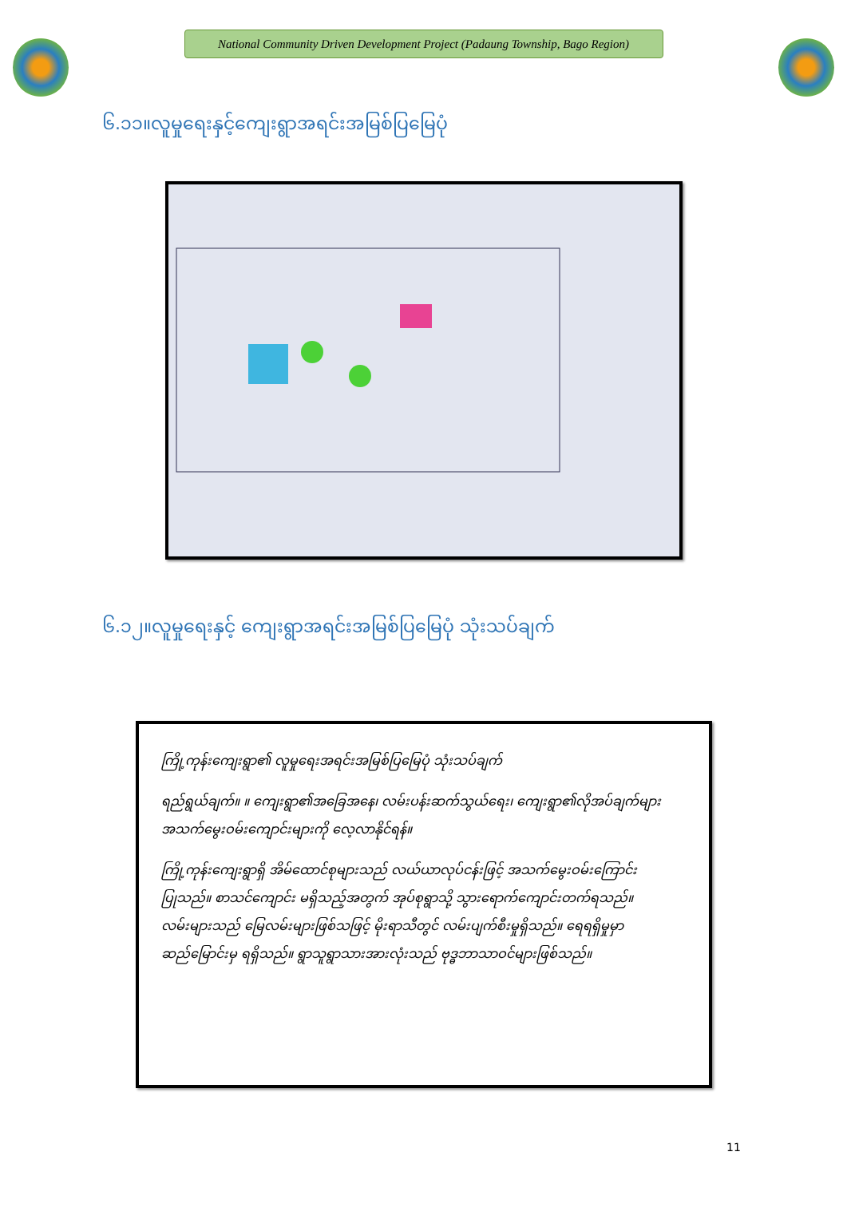National Community Driven Development Project (Padaung Township, Bago Region)
၆.၁၁။လူမှုရေးနှင့်ကျေးရွာအရင်းအမြစ်ပြမြေပုံ
၆.၁၂။လူမှုရေးနှင့် ကျေးရွာအရင်းအမြစ်ပြမြေပုံ သုံးသပ်ချက်
ကြို့ကုန်းကျေးရွာ၏ လူမှုရေးအရင်းအမြစ်ပြမြေပုံ သုံးသပ်ချက်
ရည်ရွယ်ချက်။ ။ ကျေးရွာ၏အခြေအနေ၊ လမ်းပန်းဆက်သွယ်ရေး၊ ကျေးရွာ၏လိုအပ်ချက်များ အသက်မွေးဝမ်းကျောင်းများကို လေ့လာနိုင်ရန်။
ကြို့ကုန်းကျေးရွာရှိ အိမ်ထောင်စုများသည် လယ်ယာလုပ်ငန်းဖြင့် အသက်မွေးဝမ်းကြောင်းပြုသည်။ စာသင်ကျောင်း မရှိသည့်အတွက် အုပ်စုရွာသို့ သွားရောက်ကျောင်းတက်ရသည်။ လမ်းများသည် မြေလမ်းများဖြစ်သဖြင့် မိုးရာသီတွင် လမ်းပျက်စီးမှုရှိသည်။ ရေရရှိမှုမှာ ဆည်မြောင်းမှ ရရှိသည်။ ရွာသူရွာသားအားလုံးသည် ဗုဒ္ဓဘာသာဝင်များဖြစ်သည်။
11